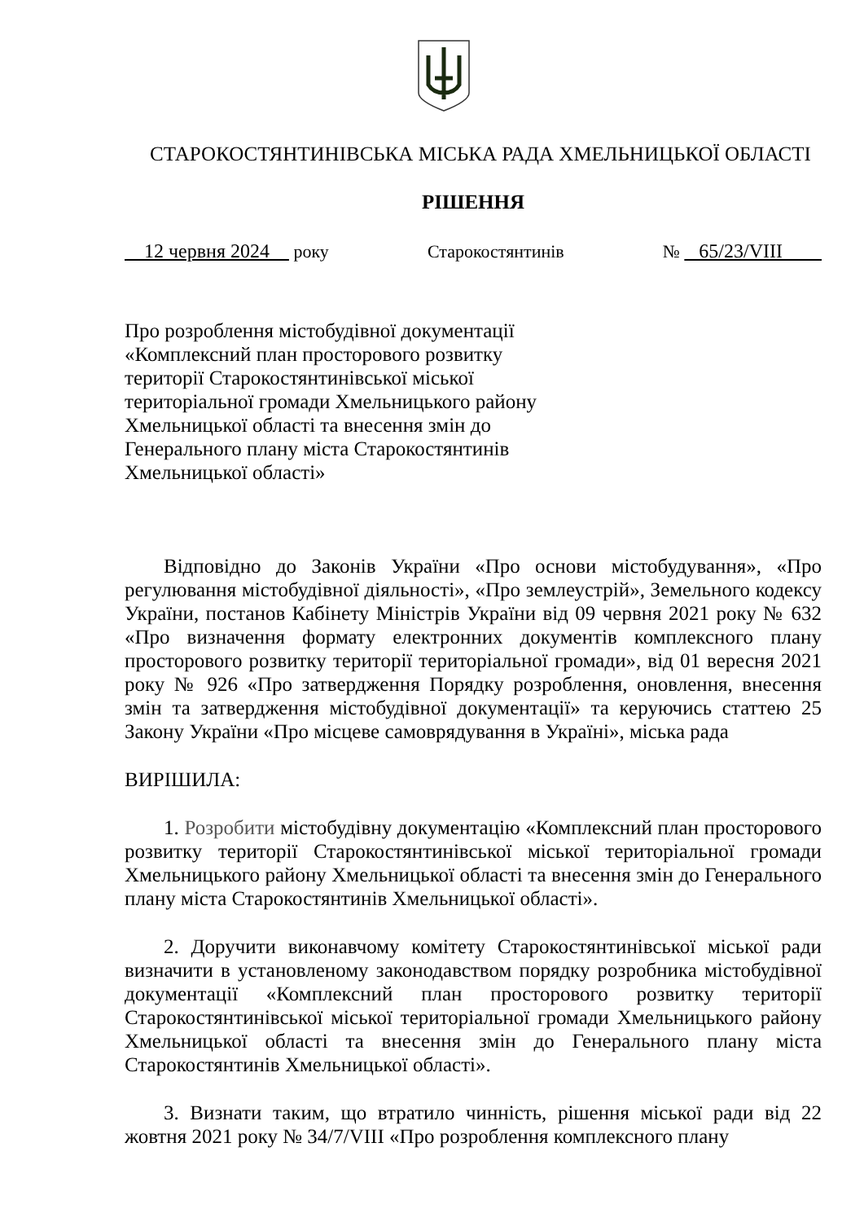СТАРОКОСТЯНТИНІВСЬКА МІСЬКА РАДА ХМЕЛЬНИЦЬКОЇ ОБЛАСТІ
РІШЕННЯ
12 червня 2024 року Старокостянтинів № 65/23/VIII
Про розроблення містобудівної документації «Комплексний план просторового розвитку території Старокостянтинівської міської територіальної громади Хмельницького району Хмельницької області та внесення змін до Генерального плану міста Старокостянтинів Хмельницької області»
Відповідно до Законів України «Про основи містобудування», «Про регулювання містобудівної діяльності», «Про землеустрій», Земельного кодексу України, постанов Кабінету Міністрів України від 09 червня 2021 року № 632 «Про визначення формату електронних документів комплексного плану просторового розвитку території територіальної громади», від 01 вересня 2021 року № 926 «Про затвердження Порядку розроблення, оновлення, внесення змін та затвердження містобудівної документації» та керуючись статтею 25 Закону України «Про місцеве самоврядування в Україні», міська рада
ВИРІШИЛА:
1. Розробити містобудівну документацію «Комплексний план просторового розвитку території Старокостянтинівської міської територіальної громади Хмельницького району Хмельницької області та внесення змін до Генерального плану міста Старокостянтинів Хмельницької області».
2. Доручити виконавчому комітету Старокостянтинівської міської ради визначити в установленому законодавством порядку розробника містобудівної документації «Комплексний план просторового розвитку території Старокостянтинівської міської територіальної громади Хмельницького району Хмельницької області та внесення змін до Генерального плану міста Старокостянтинів Хмельницької області».
3. Визнати таким, що втратило чинність, рішення міської ради від 22 жовтня 2021 року № 34/7/VIII «Про розроблення комплексного плану